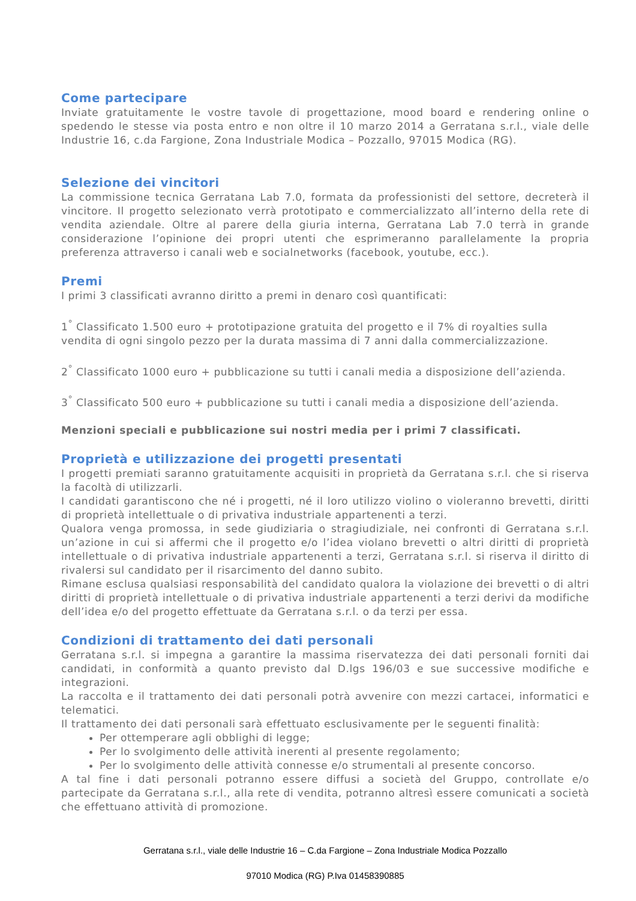Come partecipare
Inviate gratuitamente le vostre tavole di progettazione, mood board e rendering online o spedendo le stesse via posta entro e non oltre il 10 marzo 2014 a Gerratana s.r.l., viale delle Industrie 16, c.da Fargione, Zona Industriale Modica – Pozzallo, 97015 Modica (RG).
Selezione dei vincitori
La commissione tecnica Gerratana Lab 7.0, formata da professionisti del settore, decreterà il vincitore. Il progetto selezionato verrà prototipato e commercializzato all’interno della rete di vendita aziendale. Oltre al parere della giuria interna, Gerratana Lab 7.0 terrà in grande considerazione l’opinione dei propri utenti che esprimeranno parallelamente la propria preferenza attraverso i canali web e socialnetworks (facebook, youtube, ecc.).
Premi
I primi 3 classificati avranno diritto a premi in denaro così quantificati:
1<sup>°</sup> Classificato 1.500 euro + prototipazione gratuita del progetto e il 7% di royalties sulla vendita di ogni singolo pezzo per la durata massima di 7 anni dalla commercializzazione.
2<sup>°</sup> Classificato 1000 euro + pubblicazione su tutti i canali media a disposizione dell’azienda.
3<sup>°</sup> Classificato 500 euro + pubblicazione su tutti i canali media a disposizione dell’azienda.
Menzioni speciali e pubblicazione sui nostri media per i primi 7 classificati.
Proprietà e utilizzazione dei progetti presentati
I progetti premiati saranno gratuitamente acquisiti in proprietà da Gerratana s.r.l. che si riserva la facoltà di utilizzarli.
I candidati garantiscono che né i progetti, né il loro utilizzo violino o violeranno brevetti, diritti di proprietà intellettuale o di privativa industriale appartenenti a terzi.
Qualora venga promossa, in sede giudiziaria o stragiudiziale, nei confronti di Gerratana s.r.l. un’azione in cui si affermi che il progetto e/o l’idea violano brevetti o altri diritti di proprietà intellettuale o di privativa industriale appartenenti a terzi, Gerratana s.r.l. si riserva il diritto di rivalersi sul candidato per il risarcimento del danno subito.
Rimane esclusa qualsiasi responsabilità del candidato qualora la violazione dei brevetti o di altri diritti di proprietà intellettuale o di privativa industriale appartenenti a terzi derivi da modifiche dell’idea e/o del progetto effettuate da Gerratana s.r.l. o da terzi per essa.
Condizioni di trattamento dei dati personali
Gerratana s.r.l. si impegna a garantire la massima riservatezza dei dati personali forniti dai candidati, in conformità a quanto previsto dal D.lgs 196/03 e sue successive modifiche e integrazioni.
La raccolta e il trattamento dei dati personali potrà avvenire con mezzi cartacei, informatici e telematici.
Il trattamento dei dati personali sarà effettuato esclusivamente per le seguenti finalità:
Per ottemperare agli obblighi di legge;
Per lo svolgimento delle attività inerenti al presente regolamento;
Per lo svolgimento delle attività connesse e/o strumentali al presente concorso.
A tal fine i dati personali potranno essere diffusi a società del Gruppo, controllate e/o partecipate da Gerratana s.r.l., alla rete di vendita, potranno altresì essere comunicati a società che effettuano attività di promozione.
Gerratana s.r.l., viale delle Industrie 16 – C.da Fargione – Zona Industriale Modica Pozzallo
97010 Modica (RG) P.Iva 01458390885